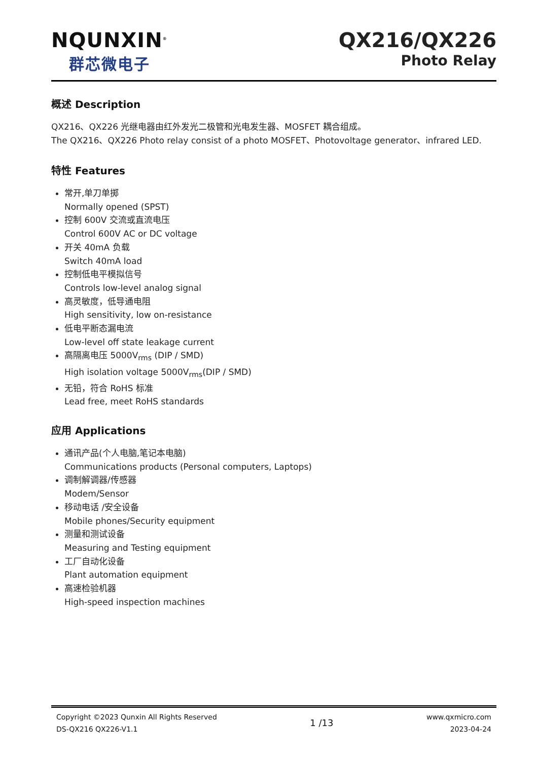NQUNXIN<sup>®</sup>
群芯微电子
QX216/QX226
Photo Relay
概述 Description
QX216、QX226 光继电器由红外发光二极管和光电发生器、MOSFET 耦合组成。
The QX216、QX226 Photo relay consist of a photo MOSFET、Photovoltage generator、infrared LED.
特性 Features
常开,单刀单掷
Normally opened (SPST)
控制 600V 交流或直流电压
Control 600V AC or DC voltage
开关 40mA 负载
Switch 40mA load
控制低电平模拟信号
Controls low-level analog signal
高灵敏度，低导通电阻
High sensitivity, low on-resistance
低电平断态漏电流
Low-level off state leakage current
高隔离电压 5000V<sub>rms</sub> (DIP / SMD)
High isolation voltage 5000V<sub>rms</sub>(DIP / SMD)
无铅，符合 RoHS 标准
Lead free, meet RoHS standards
应用 Applications
通讯产品(个人电脑,笔记本电脑)
Communications products (Personal computers, Laptops)
调制解调器/传感器
Modem/Sensor
移动电话 /安全设备
Mobile phones/Security equipment
测量和测试设备
Measuring and Testing equipment
工厂自动化设备
Plant automation equipment
高速检验机器
High-speed inspection machines
Copyright ©2023 Qunxin All Rights Reserved
DS-QX216 QX226-V1.1
1 /13
www.qxmicro.com
2023-04-24